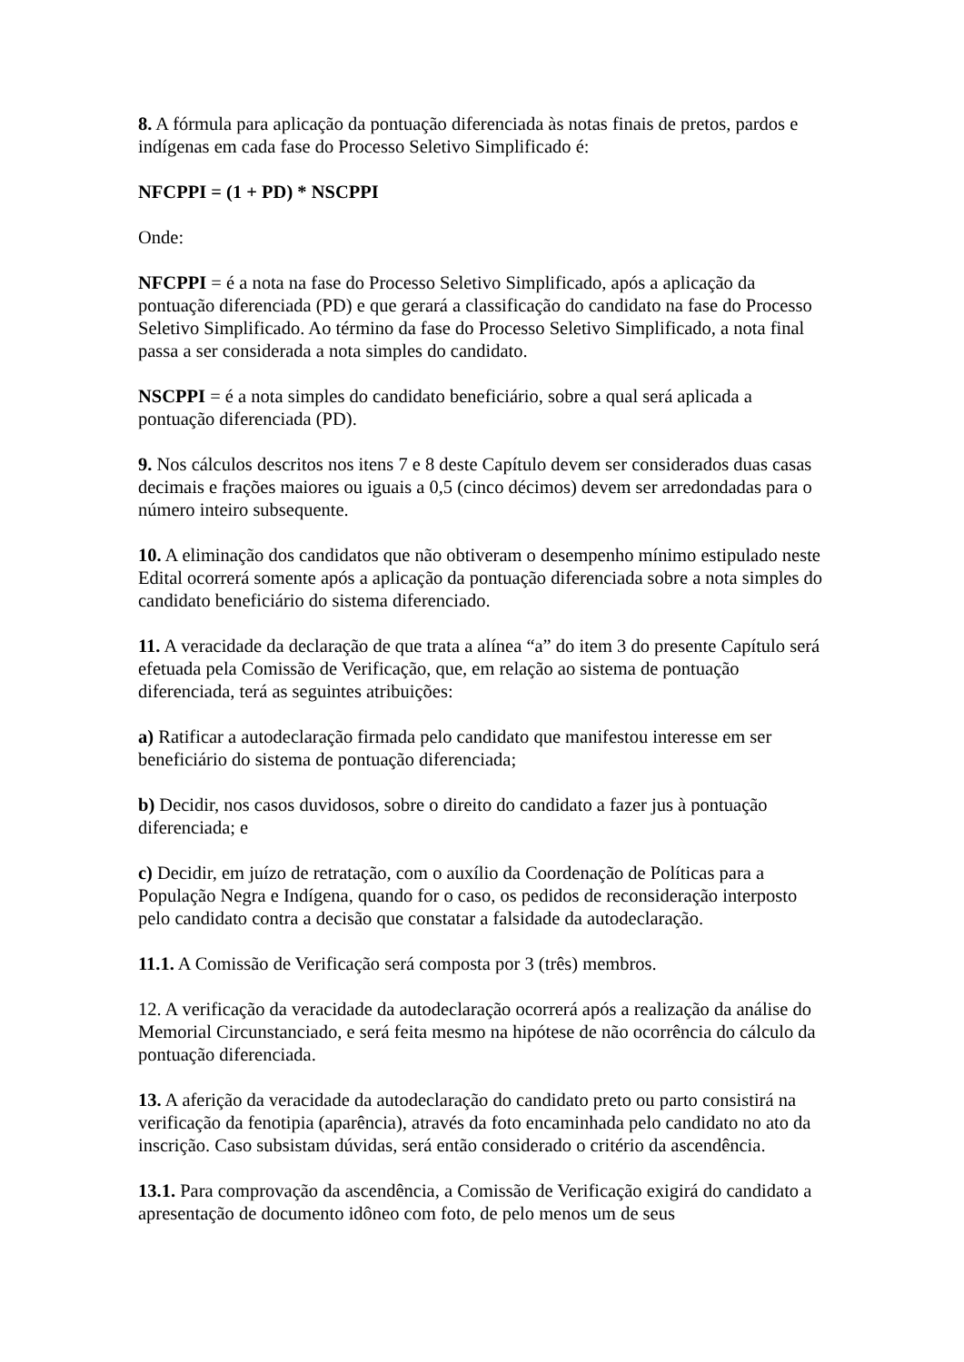8. A fórmula para aplicação da pontuação diferenciada às notas finais de pretos, pardos e indígenas em cada fase do Processo Seletivo Simplificado é:
NFCPPI = (1 + PD) * NSCPPI
Onde:
NFCPPI = é a nota na fase do Processo Seletivo Simplificado, após a aplicação da pontuação diferenciada (PD) e que gerará a classificação do candidato na fase do Processo Seletivo Simplificado. Ao término da fase do Processo Seletivo Simplificado, a nota final passa a ser considerada a nota simples do candidato.
NSCPPI = é a nota simples do candidato beneficiário, sobre a qual será aplicada a pontuação diferenciada (PD).
9. Nos cálculos descritos nos itens 7 e 8 deste Capítulo devem ser considerados duas casas decimais e frações maiores ou iguais a 0,5 (cinco décimos) devem ser arredondadas para o número inteiro subsequente.
10. A eliminação dos candidatos que não obtiveram o desempenho mínimo estipulado neste Edital ocorrerá somente após a aplicação da pontuação diferenciada sobre a nota simples do candidato beneficiário do sistema diferenciado.
11. A veracidade da declaração de que trata a alínea “a” do item 3 do presente Capítulo será efetuada pela Comissão de Verificação, que, em relação ao sistema de pontuação diferenciada, terá as seguintes atribuições:
a) Ratificar a autodeclaração firmada pelo candidato que manifestou interesse em ser beneficiário do sistema de pontuação diferenciada;
b) Decidir, nos casos duvidosos, sobre o direito do candidato a fazer jus à pontuação diferenciada; e
c) Decidir, em juízo de retratação, com o auxílio da Coordenação de Políticas para a População Negra e Indígena, quando for o caso, os pedidos de reconsideração interposto pelo candidato contra a decisão que constatar a falsidade da autodeclaração.
11.1. A Comissão de Verificação será composta por 3 (três) membros.
12. A verificação da veracidade da autodeclaração ocorrerá após a realização da análise do Memorial Circunstanciado, e será feita mesmo na hipótese de não ocorrência do cálculo da pontuação diferenciada.
13. A aferição da veracidade da autodeclaração do candidato preto ou parto consistirá na verificação da fenotipia (aparência), através da foto encaminhada pelo candidato no ato da inscrição. Caso subsistam dúvidas, será então considerado o critério da ascendência.
13.1. Para comprovação da ascendência, a Comissão de Verificação exigirá do candidato a apresentação de documento idôneo com foto, de pelo menos um de seus